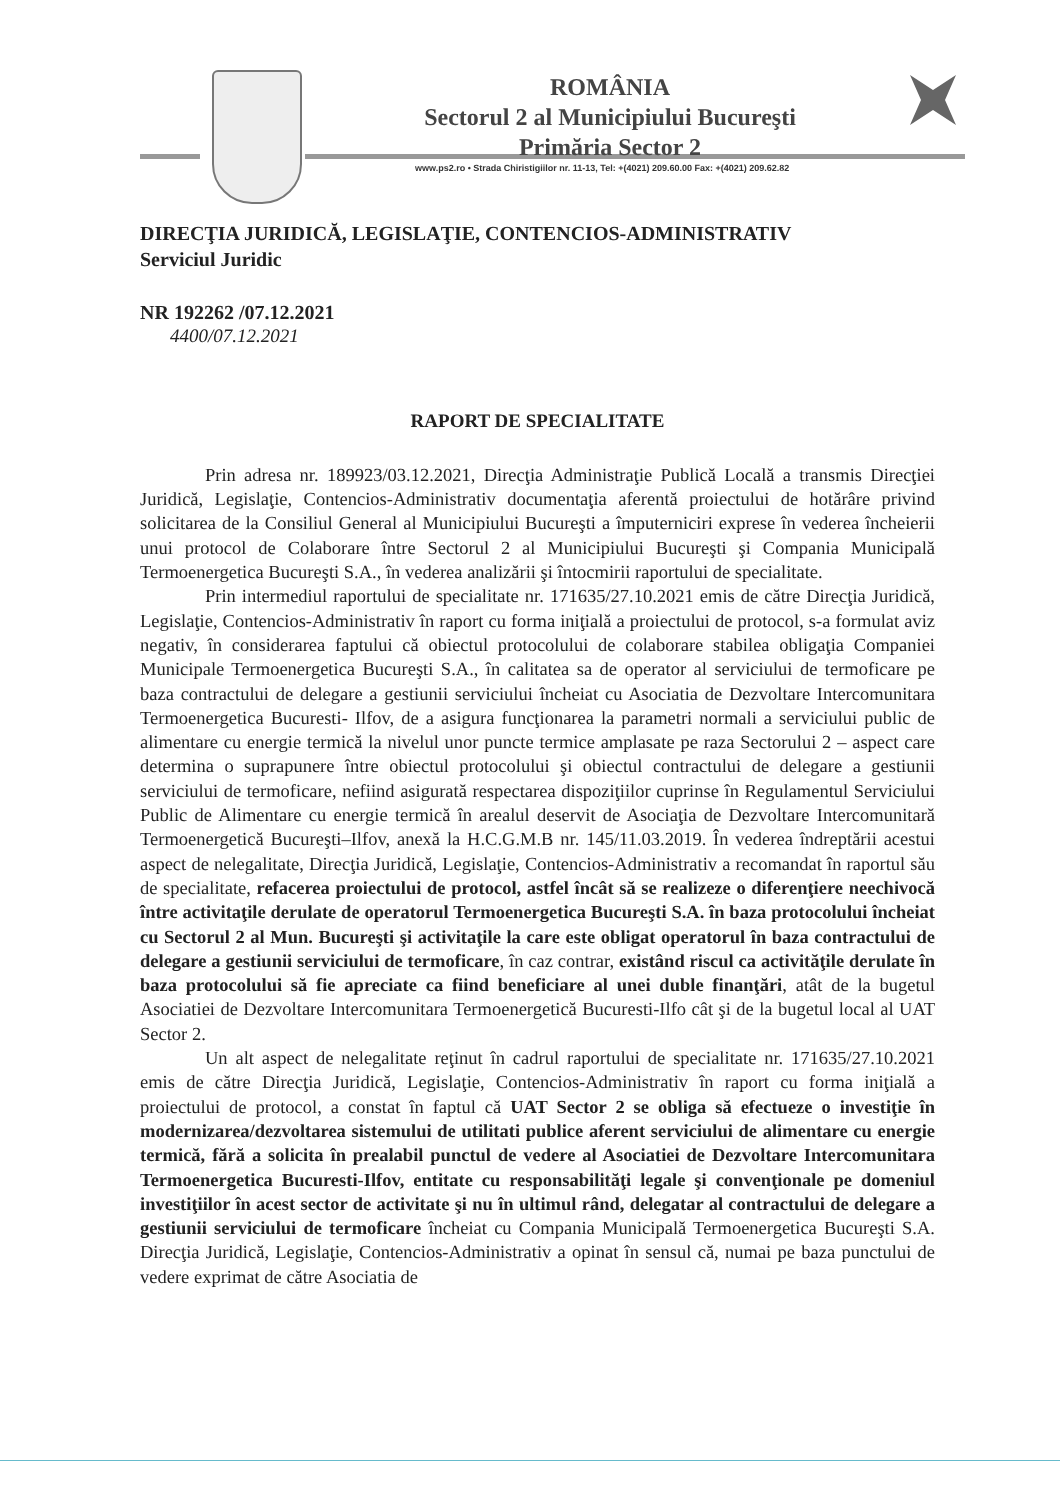ROMÂNIA
Sectorul 2 al Municipiului Bucureşti
Primăria Sector 2
www.ps2.ro • Strada Chiristigiilor nr. 11-13, Tel: +(4021) 209.60.00 Fax: +(4021) 209.62.82
DIRECŢIA JURIDICĂ, LEGISLAŢIE, CONTENCIOS-ADMINISTRATIV
Serviciul Juridic
NR 192262 /07.12.2021
4400/07.12.2021
RAPORT DE SPECIALITATE
Prin adresa nr. 189923/03.12.2021, Direcţia Administraţie Publică Locală a transmis Direcţiei Juridică, Legislaţie, Contencios-Administrativ documentaţia aferentă proiectului de hotărâre privind solicitarea de la Consiliul General al Municipiului Bucureşti a împuterniciri exprese în vederea încheierii unui protocol de Colaborare între Sectorul 2 al Municipiului Bucureşti şi Compania Municipală Termoenergetica Bucureşti S.A., în vederea analizării şi întocmirii raportului de specialitate.
Prin intermediul raportului de specialitate nr. 171635/27.10.2021 emis de către Direcţia Juridică, Legislaţie, Contencios-Administrativ în raport cu forma iniţială a proiectului de protocol, s-a formulat aviz negativ, în considerarea faptului că obiectul protocolului de colaborare stabilea obligaţia Companiei Municipale Termoenergetica Bucureşti S.A., în calitatea sa de operator al serviciului de termoficare pe baza contractului de delegare a gestiunii serviciului încheiat cu Asociatia de Dezvoltare Intercomunitara Termoenergetica Bucuresti- Ilfov, de a asigura funcţionarea la parametri normali a serviciului public de alimentare cu energie termică la nivelul unor puncte termice amplasate pe raza Sectorului 2 – aspect care determina o suprapunere între obiectul protocolului şi obiectul contractului de delegare a gestiunii serviciului de termoficare, nefiind asigurată respectarea dispoziţiilor cuprinse în Regulamentul Serviciului Public de Alimentare cu energie termică în arealul deservit de Asociaţia de Dezvoltare Intercomunitară Termoenergetică Bucureşti–Ilfov, anexă la H.C.G.M.B nr. 145/11.03.2019. În vederea îndreptării acestui aspect de nelegalitate, Direcţia Juridică, Legislaţie, Contencios-Administrativ a recomandat în raportul său de specialitate, refacerea proiectului de protocol, astfel încât să se realizeze o diferenţiere neechivocă între activitaţile derulate de operatorul Termoenergetica Bucureşti S.A. în baza protocolului încheiat cu Sectorul 2 al Mun. Bucureşti şi activitaţile la care este obligat operatorul în baza contractului de delegare a gestiunii serviciului de termoficare, în caz contrar, existând riscul ca activităţile derulate în baza protocolului să fie apreciate ca fiind beneficiare al unei duble finanţări, atât de la bugetul Asociatiei de Dezvoltare Intercomunitara Termoenergetică Bucuresti-Ilfo cât şi de la bugetul local al UAT Sector 2.
Un alt aspect de nelegalitate reţinut în cadrul raportului de specialitate nr. 171635/27.10.2021 emis de către Direcţia Juridică, Legislaţie, Contencios-Administrativ în raport cu forma iniţială a proiectului de protocol, a constat în faptul că UAT Sector 2 se obliga să efectueze o investiţie în modernizarea/dezvoltarea sistemului de utilitati publice aferent serviciului de alimentare cu energie termică, fără a solicita în prealabil punctul de vedere al Asociatiei de Dezvoltare Intercomunitara Termoenergetica Bucuresti-Ilfov, entitate cu responsabilităţi legale şi convenţionale pe domeniul investiţiilor în acest sector de activitate şi nu în ultimul rând, delegatar al contractului de delegare a gestiunii serviciului de termoficare încheiat cu Compania Municipală Termoenergetica Bucureşti S.A. Direcţia Juridică, Legislaţie, Contencios-Administrativ a opinat în sensul că, numai pe baza punctului de vedere exprimat de către Asociatia de